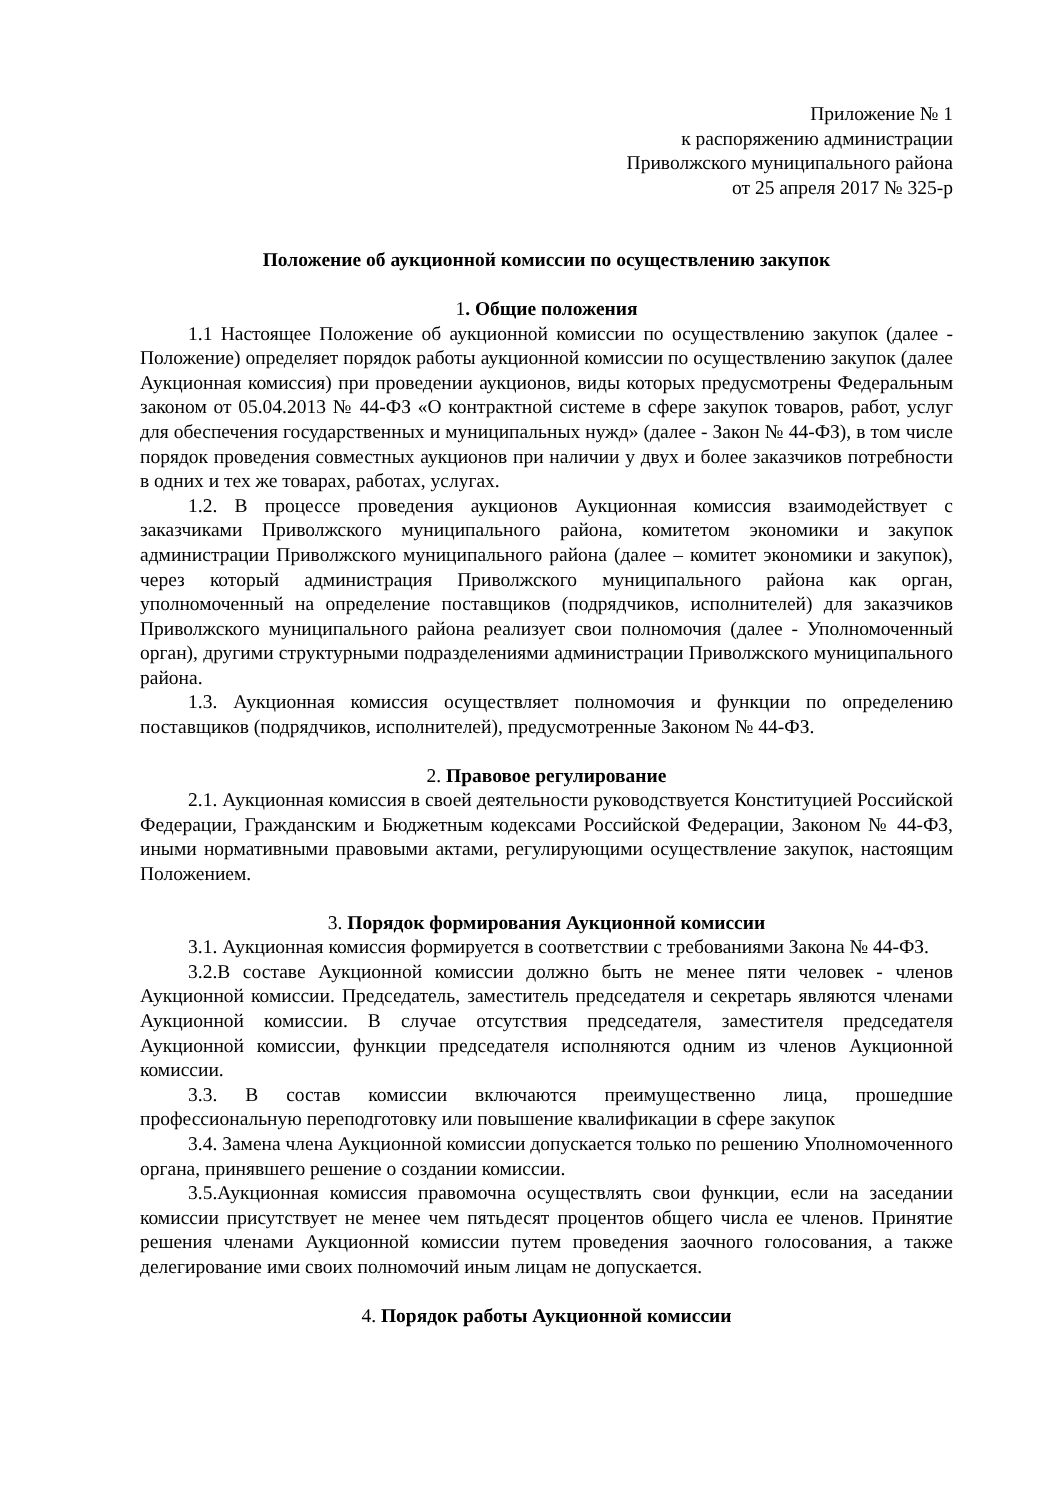Приложение № 1
к распоряжению администрации
Приволжского муниципального района
от 25 апреля 2017 № 325-р
Положение об аукционной комиссии по осуществлению закупок
1. Общие положения
1.1 Настоящее Положение об аукционной комиссии по осуществлению закупок (далее - Положение) определяет порядок работы аукционной комиссии по осуществлению закупок (далее Аукционная комиссия) при проведении аукционов, виды которых предусмотрены Федеральным законом от 05.04.2013 № 44-ФЗ «О контрактной системе в сфере закупок товаров, работ, услуг для обеспечения государственных и муниципальных нужд» (далее - Закон № 44-ФЗ), в том числе порядок проведения совместных аукционов при наличии у двух и более заказчиков потребности в одних и тех же товарах, работах, услугах.
1.2. В процессе проведения аукционов Аукционная комиссия взаимодействует с заказчиками Приволжского муниципального района, комитетом экономики и закупок администрации Приволжского муниципального района (далее – комитет экономики и закупок), через который администрация Приволжского муниципального района как орган, уполномоченный на определение поставщиков (подрядчиков, исполнителей) для заказчиков Приволжского муниципального района реализует свои полномочия (далее - Уполномоченный орган), другими структурными подразделениями администрации Приволжского муниципального района.
1.3. Аукционная комиссия осуществляет полномочия и функции по определению поставщиков (подрядчиков, исполнителей), предусмотренные Законом № 44-ФЗ.
2. Правовое регулирование
2.1. Аукционная комиссия в своей деятельности руководствуется Конституцией Российской Федерации, Гражданским и Бюджетным кодексами Российской Федерации, Законом № 44-ФЗ, иными нормативными правовыми актами, регулирующими осуществление закупок, настоящим Положением.
3. Порядок формирования Аукционной комиссии
3.1. Аукционная комиссия формируется в соответствии с требованиями Закона № 44-ФЗ.
3.2.В составе Аукционной комиссии должно быть не менее пяти человек - членов Аукционной комиссии. Председатель, заместитель председателя и секретарь являются членами Аукционной комиссии. В случае отсутствия председателя, заместителя председателя Аукционной комиссии, функции председателя исполняются одним из членов Аукционной комиссии.
3.3. В состав комиссии включаются преимущественно лица, прошедшие профессиональную переподготовку или повышение квалификации в сфере закупок
3.4. Замена члена Аукционной комиссии допускается только по решению Уполномоченного органа, принявшего решение о создании комиссии.
3.5.Аукционная комиссия правомочна осуществлять свои функции, если на заседании комиссии присутствует не менее чем пятьдесят процентов общего числа ее членов. Принятие решения членами Аукционной комиссии путем проведения заочного голосования, а также делегирование ими своих полномочий иным лицам не допускается.
4. Порядок работы Аукционной комиссии